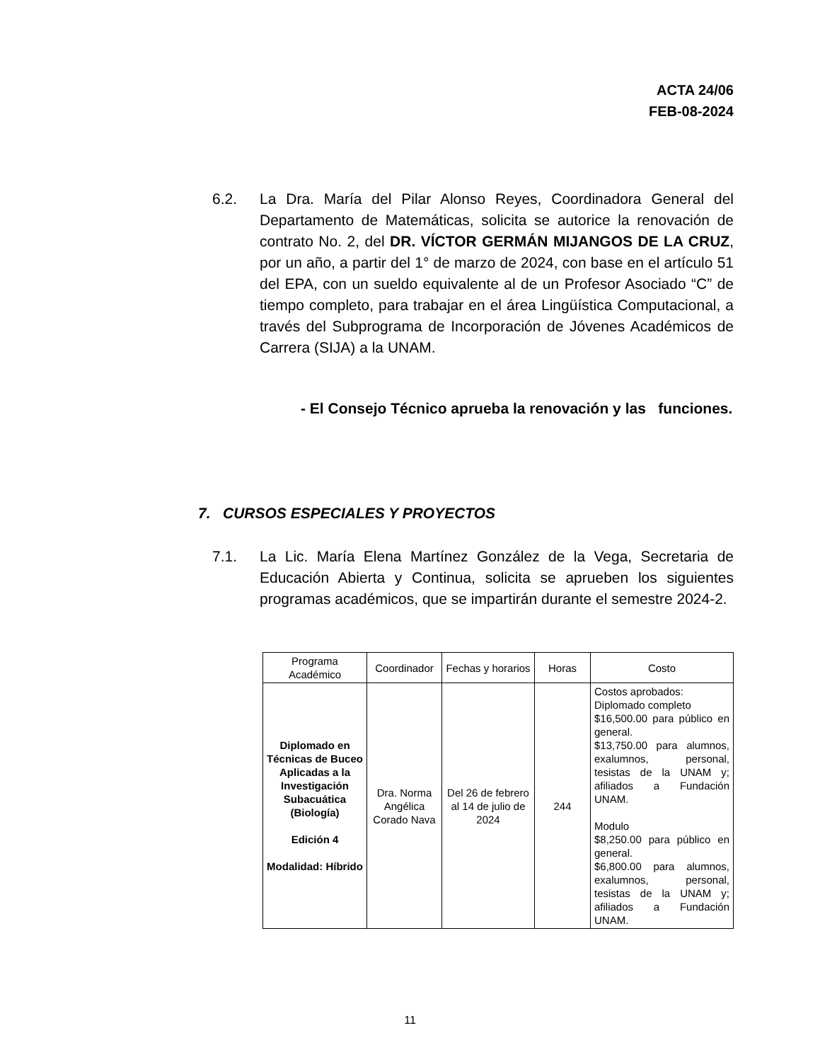ACTA 24/06
FEB-08-2024
6.2. La Dra. María del Pilar Alonso Reyes, Coordinadora General del Departamento de Matemáticas, solicita se autorice la renovación de contrato No. 2, del DR. VÍCTOR GERMÁN MIJANGOS DE LA CRUZ, por un año, a partir del 1° de marzo de 2024, con base en el artículo 51 del EPA, con un sueldo equivalente al de un Profesor Asociado “C” de tiempo completo, para trabajar en el área Lingüística Computacional, a través del Subprograma de Incorporación de Jóvenes Académicos de Carrera (SIJA) a la UNAM.
- El Consejo Técnico aprueba la renovación y las funciones.
7. CURSOS ESPECIALES Y PROYECTOS
7.1. La Lic. María Elena Martínez González de la Vega, Secretaria de Educación Abierta y Continua, solicita se aprueben los siguientes programas académicos, que se impartirán durante el semestre 2024-2.
| Programa Académico | Coordinador | Fechas y horarios | Horas | Costo |
| --- | --- | --- | --- | --- |
| Diplomado en Técnicas de Buceo Aplicadas a la Investigación Subacuática (Biología) Edición 4 Modalidad: Híbrido | Dra. Norma Angélica Corado Nava | Del 26 de febrero al 14 de julio de 2024 | 244 | Costos aprobados: Diplomado completo $16,500.00 para público en general. $13,750.00 para alumnos, exalumnos, personal, tesistas de la UNAM y; afiliados a Fundación UNAM. Modulo $8,250.00 para público en general. $6,800.00 para alumnos, exalumnos, personal, tesistas de la UNAM y; afiliados a Fundación UNAM. |
11